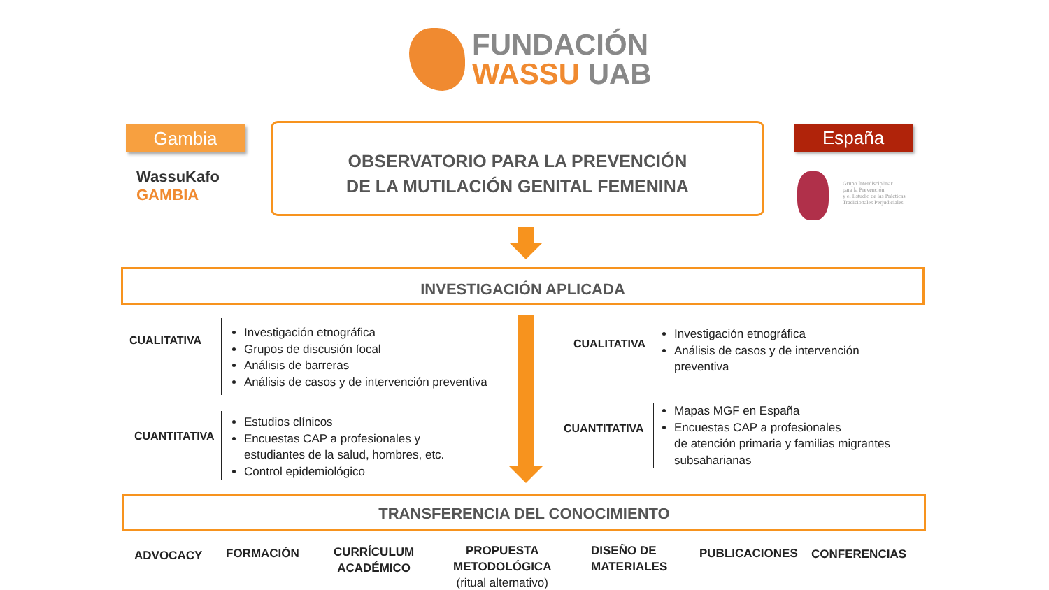FUNDACIÓN
WASSU UAB
Gambia España
WassuKafo
GAMBIA
Grupo Interdisciplinar
para la Prevención
y el Estudio de las Prácticas
Tradicionales Perjudiciales
OBSERVATORIO PARA LA PREVENCIÓN
DE LA MUTILACIÓN GENITAL FEMENINA
INVESTIGACIÓN APLICADA
CUALITATIVA
Investigación etnográfica
Grupos de discusión focal
Análisis de barreras
Análisis de casos y de intervención preventiva
CUANTITATIVA
Estudios clínicos
Encuestas CAP a profesionales y
estudiantes de la salud, hombres, etc.
Control epidemiológico
CUALITATIVA
Investigación etnográfica
Análisis de casos y de intervención
preventiva
CUANTITATIVA
Mapas MGF en España
Encuestas CAP a profesionales
de atención primaria y familias migrantes
subsaharianas
TRANSFERENCIA DEL CONOCIMIENTO
ADVOCACY FORMACIÓN
CURRÍCULUM
ACADÉMICO
PROPUESTA
METODOLÓGICA
(ritual alternativo)
DISEÑO DE
MATERIALES
PUBLICACIONES CONFERENCIAS